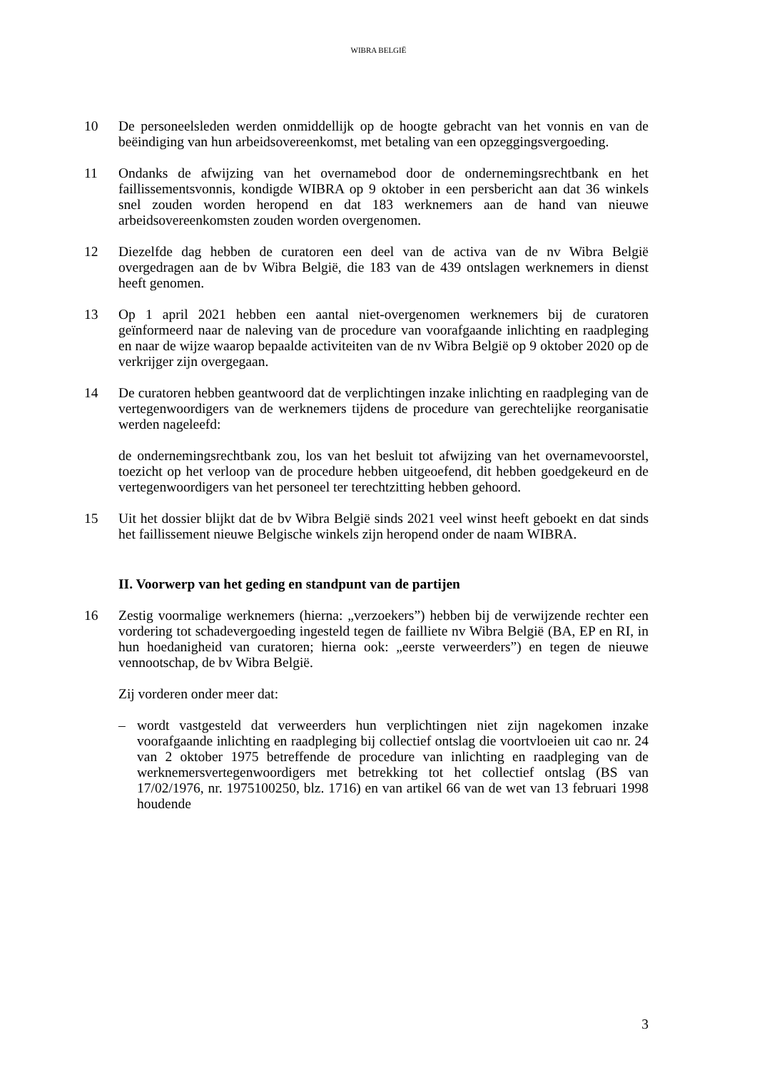WIBRA BELGIË
10 De personeelsleden werden onmiddellijk op de hoogte gebracht van het vonnis en van de beëindiging van hun arbeidsovereenkomst, met betaling van een opzeggingsvergoeding.
11 Ondanks de afwijzing van het overnamebod door de ondernemingsrechtbank en het faillissementsvonnis, kondigde WIBRA op 9 oktober in een persbericht aan dat 36 winkels snel zouden worden heropend en dat 183 werknemers aan de hand van nieuwe arbeidsovereenkomsten zouden worden overgenomen.
12 Diezelfde dag hebben de curatoren een deel van de activa van de nv Wibra België overgedragen aan de bv Wibra België, die 183 van de 439 ontslagen werknemers in dienst heeft genomen.
13 Op 1 april 2021 hebben een aantal niet-overgenomen werknemers bij de curatoren geïnformeerd naar de naleving van de procedure van voorafgaande inlichting en raadpleging en naar de wijze waarop bepaalde activiteiten van de nv Wibra België op 9 oktober 2020 op de verkrijger zijn overgegaan.
14 De curatoren hebben geantwoord dat de verplichtingen inzake inlichting en raadpleging van de vertegenwoordigers van de werknemers tijdens de procedure van gerechtelijke reorganisatie werden nageleefd:
de ondernemingsrechtbank zou, los van het besluit tot afwijzing van het overnamevoorstel, toezicht op het verloop van de procedure hebben uitgeoefend, dit hebben goedgekeurd en de vertegenwoordigers van het personeel ter terechtzitting hebben gehoord.
15 Uit het dossier blijkt dat de bv Wibra België sinds 2021 veel winst heeft geboekt en dat sinds het faillissement nieuwe Belgische winkels zijn heropend onder de naam WIBRA.
II. Voorwerp van het geding en standpunt van de partijen
16 Zestig voormalige werknemers (hierna: „verzoekers”) hebben bij de verwijzende rechter een vordering tot schadevergoeding ingesteld tegen de failliete nv Wibra België (BA, EP en RI, in hun hoedanigheid van curatoren; hierna ook: „eerste verweerders”) en tegen de nieuwe vennootschap, de bv Wibra België.
Zij vorderen onder meer dat:
– wordt vastgesteld dat verweerders hun verplichtingen niet zijn nagekomen inzake voorafgaande inlichting en raadpleging bij collectief ontslag die voortvloeien uit cao nr. 24 van 2 oktober 1975 betreffende de procedure van inlichting en raadpleging van de werknemersvertegenwoordigers met betrekking tot het collectief ontslag (BS van 17/02/1976, nr. 1975100250, blz. 1716) en van artikel 66 van de wet van 13 februari 1998 houdende
3